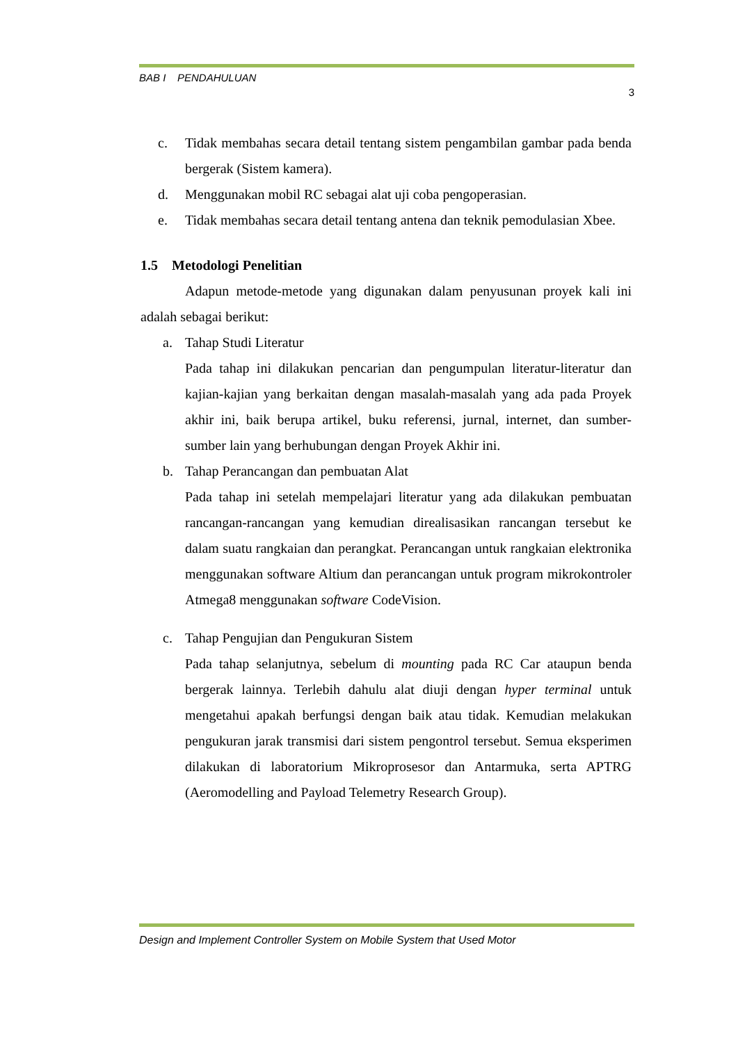BAB I PENDAHULUAN
3
c. Tidak membahas secara detail tentang sistem pengambilan gambar pada benda bergerak (Sistem kamera).
d. Menggunakan mobil RC sebagai alat uji coba pengoperasian.
e. Tidak membahas secara detail tentang antena dan teknik pemodulasian Xbee.
1.5 Metodologi Penelitian
Adapun metode-metode yang digunakan dalam penyusunan proyek kali ini adalah sebagai berikut:
a. Tahap Studi Literatur
Pada tahap ini dilakukan pencarian dan pengumpulan literatur-literatur dan kajian-kajian yang berkaitan dengan masalah-masalah yang ada pada Proyek akhir ini, baik berupa artikel, buku referensi, jurnal, internet, dan sumber-sumber lain yang berhubungan dengan Proyek Akhir ini.
b. Tahap Perancangan dan pembuatan Alat
Pada tahap ini setelah mempelajari literatur yang ada dilakukan pembuatan rancangan-rancangan yang kemudian direalisasikan rancangan tersebut ke dalam suatu rangkaian dan perangkat. Perancangan untuk rangkaian elektronika menggunakan software Altium dan perancangan untuk program mikrokontroler Atmega8 menggunakan software CodeVision.
c. Tahap Pengujian dan Pengukuran Sistem
Pada tahap selanjutnya, sebelum di mounting pada RC Car ataupun benda bergerak lainnya. Terlebih dahulu alat diuji dengan hyper terminal untuk mengetahui apakah berfungsi dengan baik atau tidak. Kemudian melakukan pengukuran jarak transmisi dari sistem pengontrol tersebut. Semua eksperimen dilakukan di laboratorium Mikroprosesor dan Antarmuka, serta APTRG (Aeromodelling and Payload Telemetry Research Group).
Design and Implement Controller System on Mobile System that Used Motor